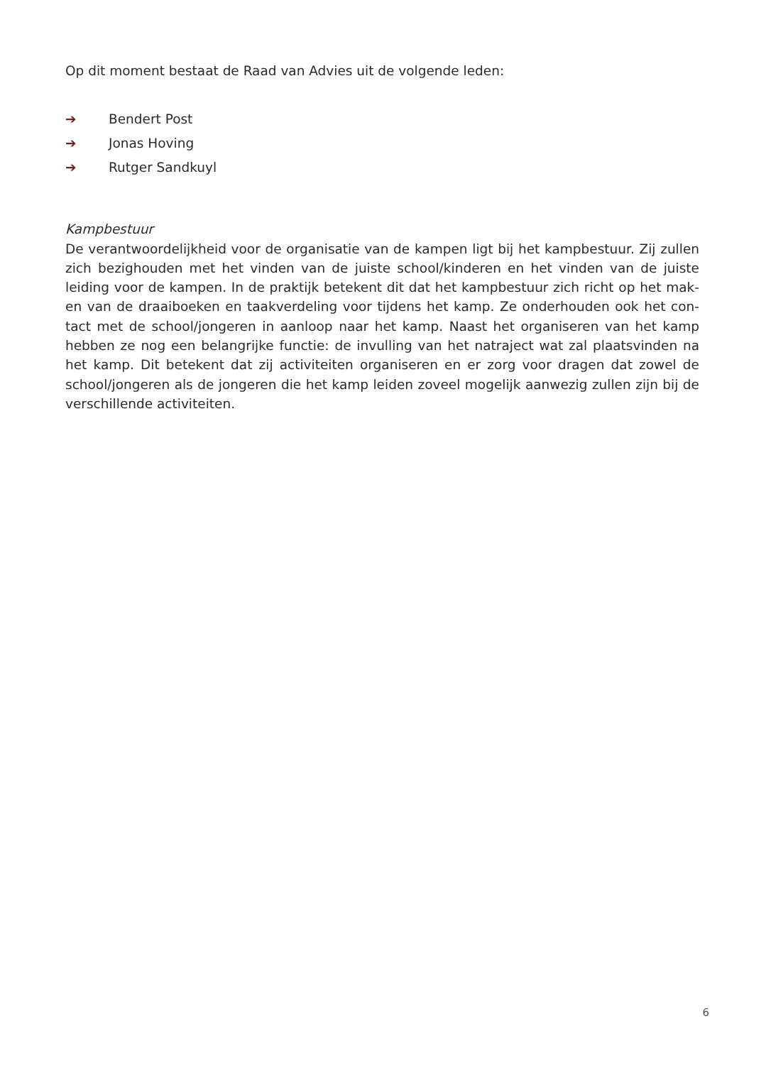Op dit moment bestaat de Raad van Advies uit de volgende leden:
➔ Bendert Post
➔ Jonas Hoving
➔ Rutger Sandkuyl
Kampbestuur
De verantwoordelijkheid voor de organisatie van de kampen ligt bij het kampbestuur. Zij zullen zich bezighouden met het vinden van de juiste school/kinderen en het vinden van de juiste leiding voor de kampen. In de praktijk betekent dit dat het kampbestuur zich richt op het mak-en van de draaiboeken en taakverdeling voor tijdens het kamp. Ze onderhouden ook het con-tact met de school/jongeren in aanloop naar het kamp. Naast het organiseren van het kamp hebben ze nog een belangrijke functie: de invulling van het natraject wat zal plaatsvinden na het kamp. Dit betekent dat zij activiteiten organiseren en er zorg voor dragen dat zowel de school/jongeren als de jongeren die het kamp leiden zoveel mogelijk aanwezig zullen zijn bij de verschillende activiteiten.
6